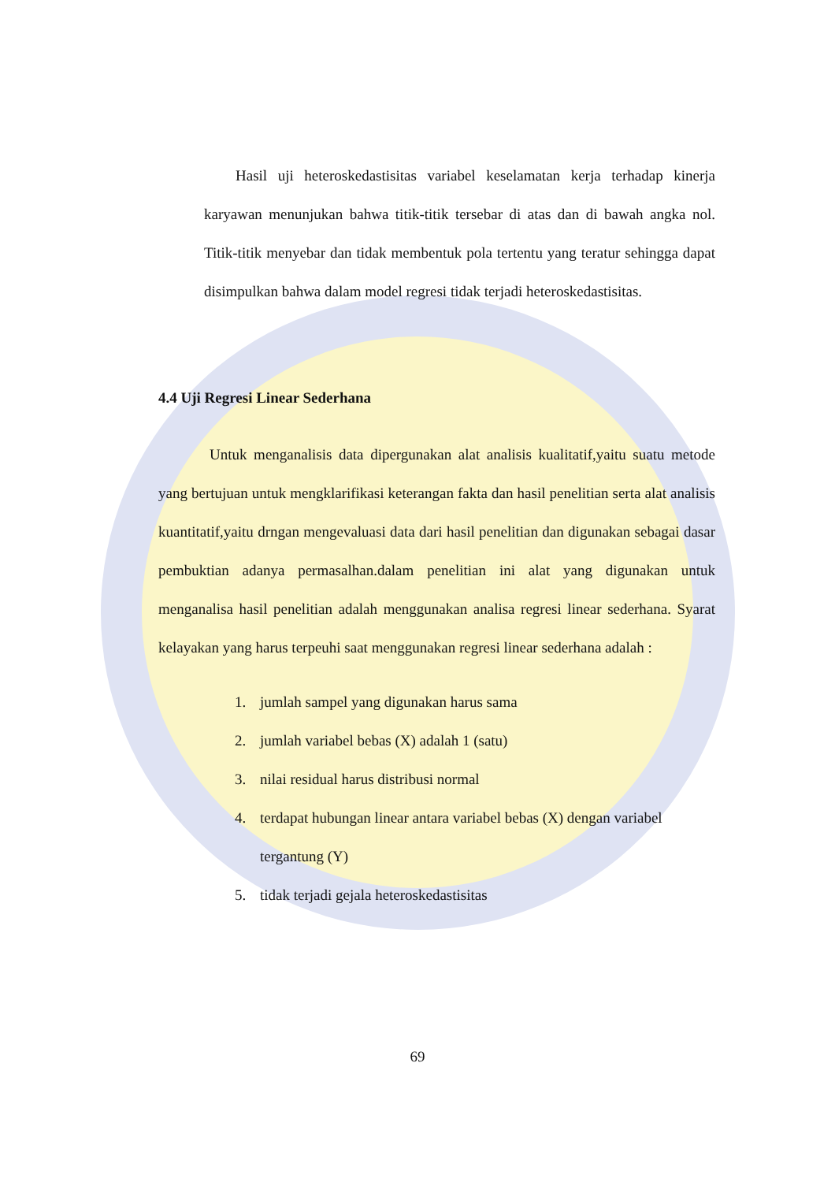Hasil uji heteroskedastisitas variabel keselamatan kerja terhadap kinerja karyawan menunjukan bahwa titik-titik tersebar di atas dan di bawah angka nol. Titik-titik menyebar dan tidak membentuk pola tertentu yang teratur sehingga dapat disimpulkan bahwa dalam model regresi tidak terjadi heteroskedastisitas.
4.4 Uji Regresi Linear Sederhana
Untuk menganalisis data dipergunakan alat analisis kualitatif,yaitu suatu metode yang bertujuan untuk mengklarifikasi keterangan fakta dan hasil penelitian serta alat analisis kuantitatif,yaitu drngan mengevaluasi data dari hasil penelitian dan digunakan sebagai dasar pembuktian adanya permasalhan.dalam penelitian ini alat yang digunakan untuk menganalisa hasil penelitian adalah menggunakan analisa regresi linear sederhana. Syarat kelayakan yang harus terpeuhi saat menggunakan regresi linear sederhana adalah :
1. jumlah sampel yang digunakan harus sama
2. jumlah variabel bebas (X) adalah 1 (satu)
3. nilai residual harus distribusi normal
4. terdapat hubungan linear antara variabel bebas (X) dengan variabel tergantung (Y)
5. tidak terjadi gejala heteroskedastisitas
69